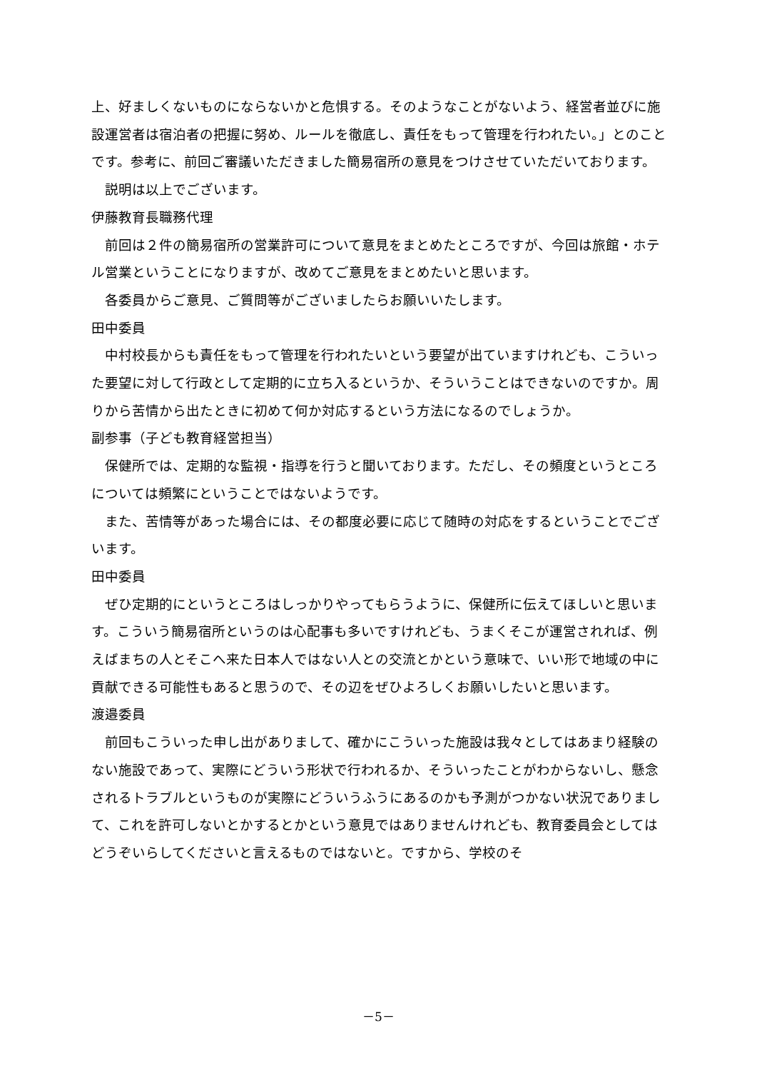上、好ましくないものにならないかと危惧する。そのようなことがないよう、経営者並びに施設運営者は宿泊者の把握に努め、ルールを徹底し、責任をもって管理を行われたい。」とのことです。参考に、前回ご審議いただきました簡易宿所の意見をつけさせていただいております。
説明は以上でございます。
伊藤教育長職務代理
前回は２件の簡易宿所の営業許可について意見をまとめたところですが、今回は旅館・ホテル営業ということになりますが、改めてご意見をまとめたいと思います。
各委員からご意見、ご質問等がございましたらお願いいたします。
田中委員
中村校長からも責任をもって管理を行われたいという要望が出ていますけれども、こういった要望に対して行政として定期的に立ち入るというか、そういうことはできないのですか。周りから苦情から出たときに初めて何か対応するという方法になるのでしょうか。
副参事（子ども教育経営担当）
保健所では、定期的な監視・指導を行うと聞いております。ただし、その頻度というところについては頻繁にということではないようです。
また、苦情等があった場合には、その都度必要に応じて随時の対応をするということでございます。
田中委員
ぜひ定期的にというところはしっかりやってもらうように、保健所に伝えてほしいと思います。こういう簡易宿所というのは心配事も多いですけれども、うまくそこが運営されれば、例えばまちの人とそこへ来た日本人ではない人との交流とかという意味で、いい形で地域の中に貢献できる可能性もあると思うので、その辺をぜひよろしくお願いしたいと思います。
渡邉委員
前回もこういった申し出がありまして、確かにこういった施設は我々としてはあまり経験のない施設であって、実際にどういう形状で行われるか、そういったことがわからないし、懸念されるトラブルというものが実際にどういうふうにあるのかも予測がつかない状況でありまして、これを許可しないとかするとかという意見ではありませんけれども、教育委員会としてはどうぞいらしてくださいと言えるものではないと。ですから、学校のそ
－5－